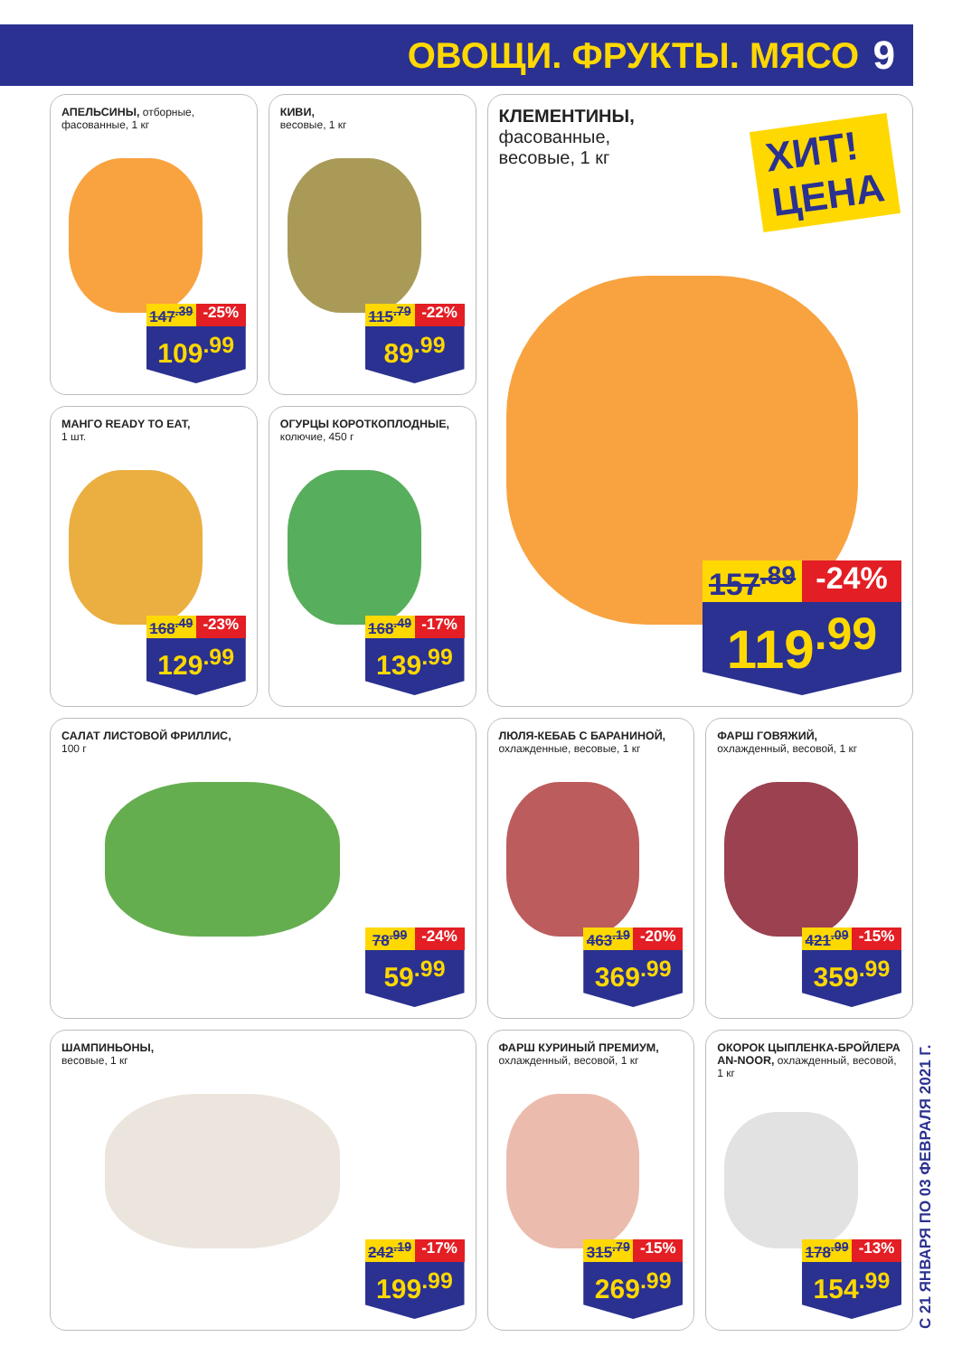ОВОЩИ. ФРУКТЫ. МЯСО 9
АПЕЛЬСИНЫ, отборные, фасованные, 1 кг
147<sup>.39</sup> -25%
109<sup>.99</sup>
КИВИ,
весовые, 1 кг
115<sup>.79</sup> -22%
89<sup>.99</sup>
КЛЕМЕНТИНЫ,
фасованные,
весовые, 1 кг
ХИТ!
ЦЕНА
157<sup>.89</sup> -24%
119<sup>.99</sup>
МАНГО READY TO EAT,
1 шт.
168<sup>.49</sup> -23%
129<sup>.99</sup>
ОГУРЦЫ КОРОТКОПЛОДНЫЕ,
колючие, 450 г
168<sup>.49</sup> -17%
139<sup>.99</sup>
САЛАТ ЛИСТОВОЙ ФРИЛЛИС,
100 г
78<sup>.99</sup> -24%
59<sup>.99</sup>
ЛЮЛЯ-КЕБАБ С БАРАНИНОЙ,
охлажденные, весовые, 1 кг
463<sup>.19</sup> -20%
369<sup>.99</sup>
ФАРШ ГОВЯЖИЙ,
охлажденный, весовой, 1 кг
421<sup>.09</sup> -15%
359<sup>.99</sup>
ШАМПИНЬОНЫ,
весовые, 1 кг
242<sup>.19</sup> -17%
199<sup>.99</sup>
ФАРШ КУРИНЫЙ ПРЕМИУМ,
охлажденный, весовой, 1 кг
315<sup>.79</sup> -15%
269<sup>.99</sup>
ОКОРОК ЦЫПЛЕНКА-БРОЙЛЕРА AN-NOOR, охлажденный, весовой, 1 кг
178<sup>.99</sup> -13%
154<sup>.99</sup>
С 21 ЯНВАРЯ ПО 03 ФЕВРАЛЯ 2021 Г.